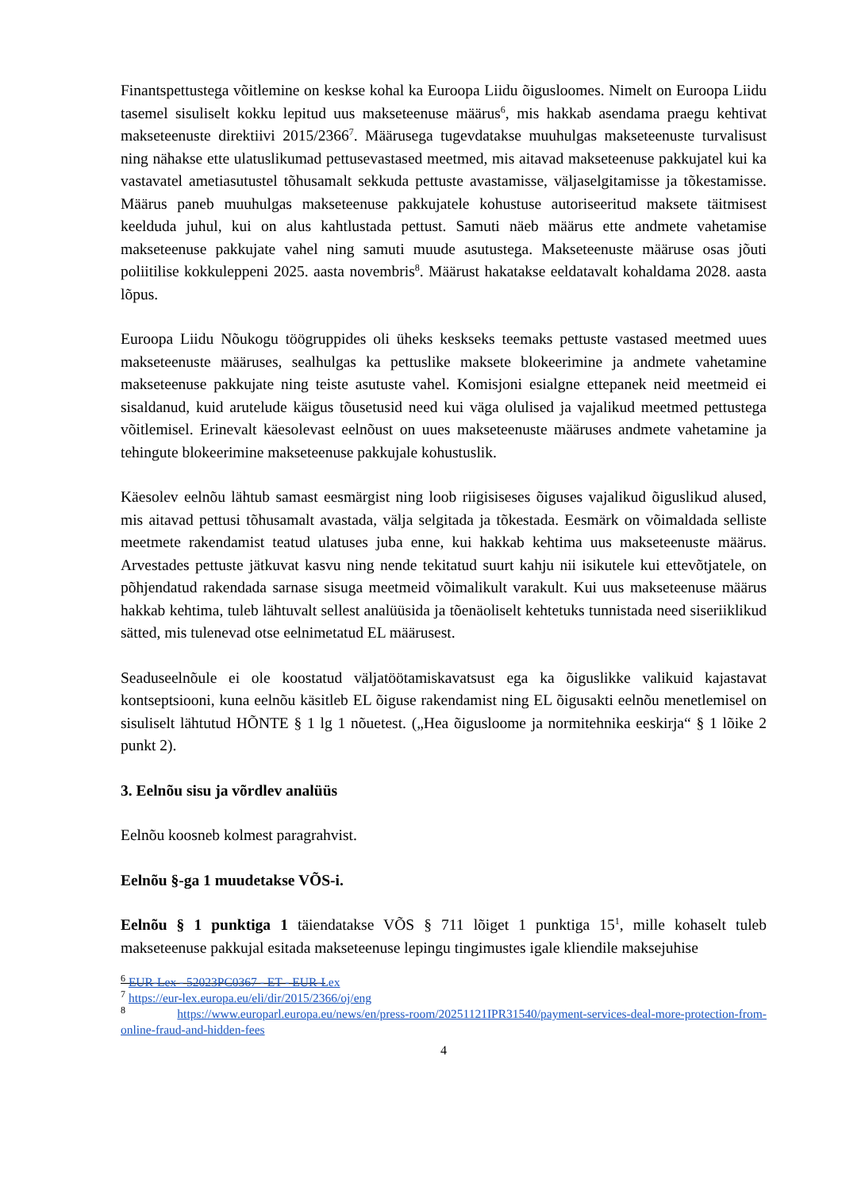Finantspettustega võitlemine on keskse kohal ka Euroopa Liidu õigusloomes. Nimelt on Euroopa Liidu tasemel sisuliselt kokku lepitud uus makseteenuse määrus<sup>6</sup>, mis hakkab asendama praegu kehtivat makseteenuste direktiivi 2015/2366<sup>7</sup>. Määrusega tugevdatakse muuhulgas makseteenuste turvalisust ning nähakse ette ulatuslikumad pettusevastased meetmed, mis aitavad makseteenuse pakkujatel kui ka vastavatel ametiasutustel tõhusamalt sekkuda pettuste avastamisse, väljaselgitamisse ja tõkestamisse. Määrus paneb muuhulgas makseteenuse pakkujatele kohustuse autoriseeritud maksete täitmisest keelduda juhul, kui on alus kahtlustada pettust. Samuti näeb määrus ette andmete vahetamise makseteenuse pakkujate vahel ning samuti muude asutustega. Makseteenuste määruse osas jõuti poliitilise kokkuleppeni 2025. aasta novembris<sup>8</sup>. Määrust hakatakse eeldatavalt kohaldama 2028. aasta lõpus.
Euroopa Liidu Nõukogu töögruppides oli üheks keskseks teemaks pettuste vastased meetmed uues makseteenuste määruses, sealhulgas ka pettuslike maksete blokeerimine ja andmete vahetamine makseteenuse pakkujate ning teiste asutuste vahel. Komisjoni esialgne ettepanek neid meetmeid ei sisaldanud, kuid arutelude käigus tõusetusid need kui väga olulised ja vajalikud meetmed pettustega võitlemisel. Erinevalt käesolevast eelnõust on uues makseteenuste määruses andmete vahetamine ja tehingute blokeerimine makseteenuse pakkujale kohustuslik.
Käesolev eelnõu lähtub samast eesmärgist ning loob riigisiseses õiguses vajalikud õiguslikud alused, mis aitavad pettusi tõhusamalt avastada, välja selgitada ja tõkestada. Eesmärk on võimaldada selliste meetmete rakendamist teatud ulatuses juba enne, kui hakkab kehtima uus makseteenuste määrus. Arvestades pettuste jätkuvat kasvu ning nende tekitatud suurt kahju nii isikutele kui ettevõtjatele, on põhjendatud rakendada sarnase sisuga meetmeid võimalikult varakult. Kui uus makseteenuse määrus hakkab kehtima, tuleb lähtuvalt sellest analüüsida ja tõenäoliselt kehtetuks tunnistada need siseriiklikud sätted, mis tulenevad otse eelnimetatud EL määrusest.
Seaduseelnõule ei ole koostatud väljatöötamiskavatsust ega ka õiguslikke valikuid kajastavat kontseptsiooni, kuna eelnõu käsitleb EL õiguse rakendamist ning EL õigusakti eelnõu menetlemisel on sisuliselt lähtutud HÕNTE § 1 lg 1 nõuetest. („Hea õigusloome ja normitehnika eeskirja“ § 1 lõike 2 punkt 2).
3. Eelnõu sisu ja võrdlev analüüs
Eelnõu koosneb kolmest paragrahvist.
Eelnõu §-ga 1 muudetakse VÕS-i.
Eelnõu § 1 punktiga 1 täiendatakse VÕS § 711 lõiget 1 punktiga 15<sup>1</sup>, mille kohaselt tuleb makseteenuse pakkujal esitada makseteenuse lepingu tingimustes igale kliendile maksejuhise
<sup>6</sup> EUR-Lex - 52023PC0367 - ET - EUR-Lex
<sup>7</sup> https://eur-lex.europa.eu/eli/dir/2015/2366/oj/eng
<sup>8</sup> https://www.europarl.europa.eu/news/en/press-room/20251121IPR31540/payment-services-deal-more-protection-from-online-fraud-and-hidden-fees
4